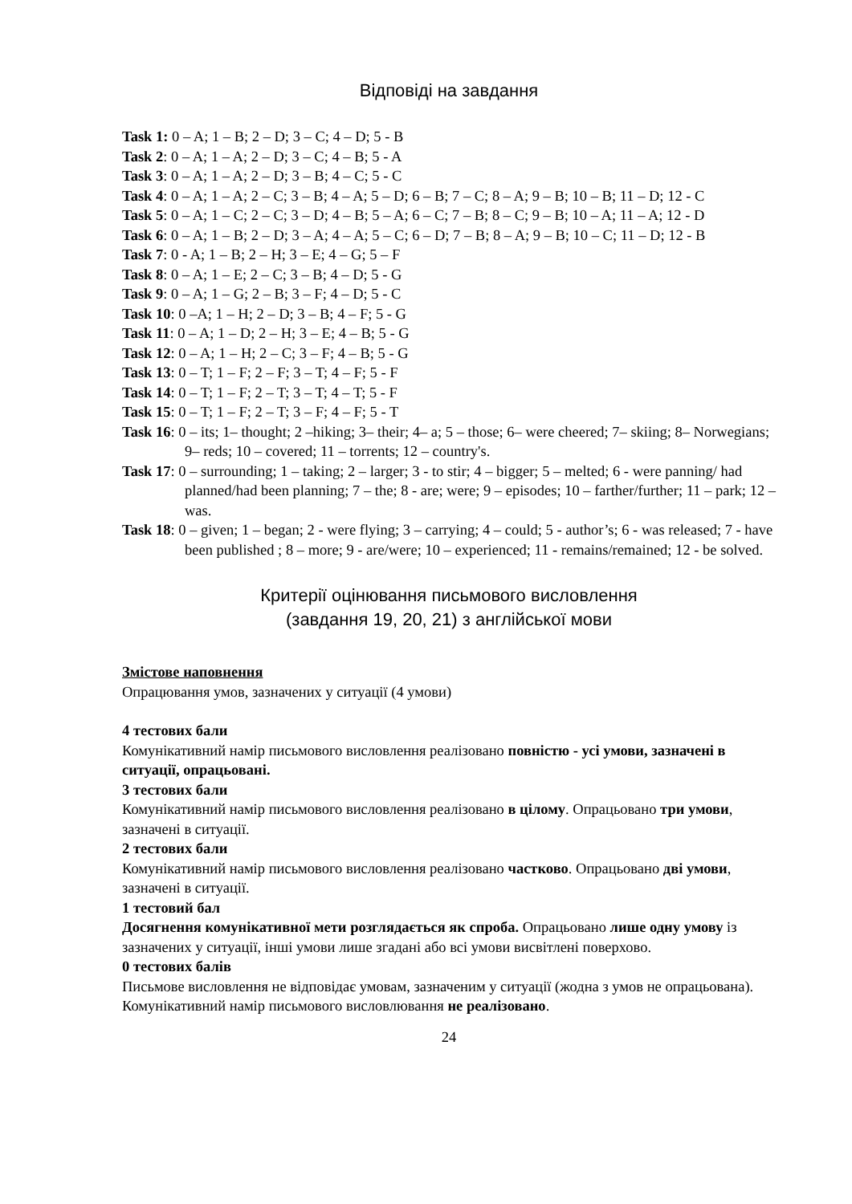Відповіді на завдання
Task 1: 0 – A; 1 – B; 2 – D; 3 – C; 4 – D; 5 - B
Task 2: 0 – A; 1 – A; 2 – D; 3 – C; 4 – B; 5 - A
Task 3: 0 – A; 1 – A; 2 – D; 3 – B; 4 – C; 5 - C
Task 4: 0 – A; 1 – A; 2 – C; 3 – B; 4 – A; 5 – D; 6 – B; 7 – C; 8 – A; 9 – B; 10 – B; 11 – D; 12 - C
Task 5: 0 – A; 1 – C; 2 – C; 3 – D; 4 – B; 5 – A; 6 – C; 7 – B; 8 – C; 9 – B; 10 – A; 11 – A; 12 - D
Task 6: 0 – A; 1 – B; 2 – D; 3 – A; 4 – A; 5 – C; 6 – D; 7 – B; 8 – A; 9 – B; 10 – C; 11 – D; 12 - B
Task 7: 0 - A; 1 – B; 2 – H; 3 – E; 4 – G; 5 – F
Task 8: 0 – A; 1 – E; 2 – C; 3 – B; 4 – D; 5 - G
Task 9: 0 – A; 1 – G; 2 – B; 3 – F; 4 – D; 5 - C
Task 10: 0 –A; 1 – H; 2 – D; 3 – B; 4 – F; 5 - G
Task 11: 0 – A; 1 – D; 2 – H; 3 – E; 4 – B; 5 - G
Task 12: 0 – A; 1 – H; 2 – C; 3 – F; 4 – B; 5 - G
Task 13: 0 – T; 1 – F; 2 – F; 3 – T; 4 – F; 5 - F
Task 14: 0 – T; 1 – F; 2 – T; 3 – T; 4 – T; 5 - F
Task 15: 0 – T; 1 – F; 2 – T; 3 – F; 4 – F; 5 - T
Task 16: 0 – its; 1– thought; 2 –hiking; 3– their; 4– a; 5 – those; 6– were cheered; 7– skiing; 8– Norwegians; 9– reds; 10 – covered; 11 – torrents; 12 – country's.
Task 17: 0 – surrounding; 1 – taking; 2 – larger; 3 - to stir; 4 – bigger; 5 – melted; 6 - were panning/ had planned/had been planning; 7 – the; 8 - are; were; 9 – episodes; 10 – farther/further; 11 – park; 12 – was.
Task 18: 0 – given; 1 – began; 2 - were flying; 3 – carrying; 4 – could; 5 - author’s; 6 - was released; 7 - have been published ; 8 – more; 9 - are/were; 10 – experienced; 11 - remains/remained; 12 - be solved.
Критерії оцінювання письмового висловлення
(завдання 19, 20, 21) з англійської мови
Змістове наповнення
Опрацювання умов, зазначених у ситуації (4 умови)
4 тестових бали
Комунікативний намір письмового висловлення реалізовано повністю - усі умови, зазначені в ситуації, опрацьовані.
3 тестових бали
Комунікативний намір письмового висловлення реалізовано в цілому. Опрацьовано три умови, зазначені в ситуації.
2 тестових бали
Комунікативний намір письмового висловлення реалізовано частково. Опрацьовано дві умови, зазначені в ситуації.
1 тестовий бал
Досягнення комунікативної мети розглядається як спроба. Опрацьовано лише одну умову із зазначених у ситуації, інші умови лише згадані або всі умови висвітлені поверхово.
0 тестових балів
Письмове висловлення не відповідає умовам, зазначеним у ситуації (жодна з умов не опрацьована).
Комунікативний намір письмового висловлювання не реалізовано.
24